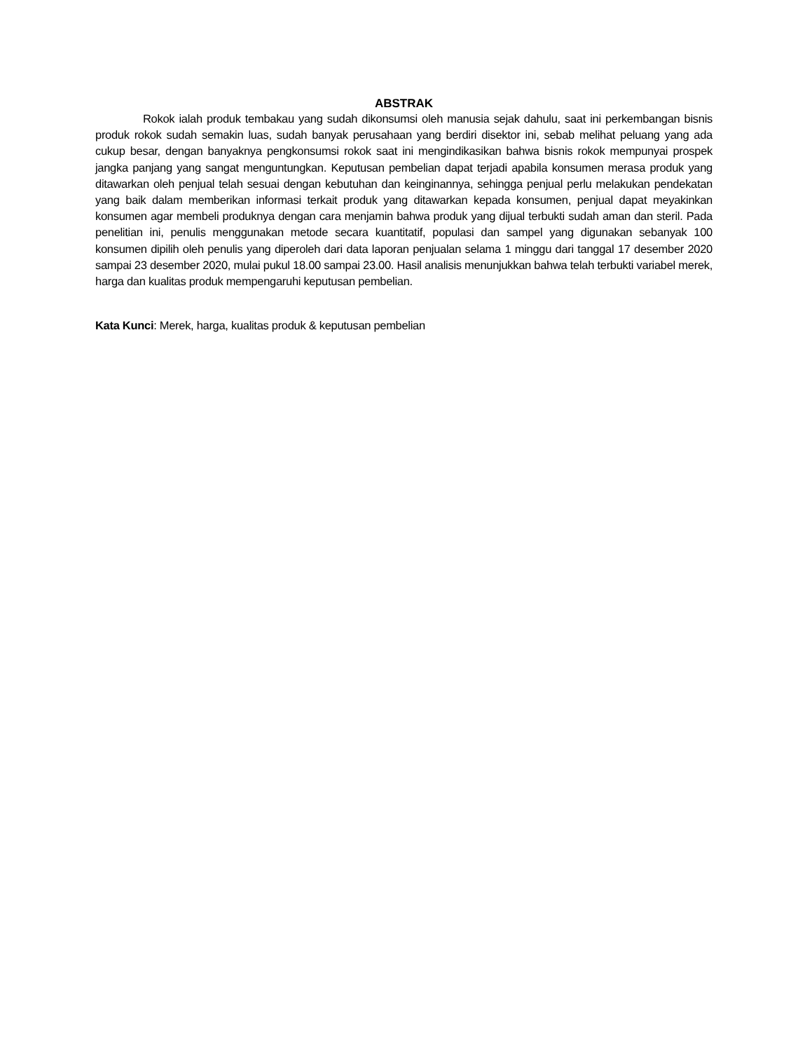ABSTRAK
Rokok ialah produk tembakau yang sudah dikonsumsi oleh manusia sejak dahulu, saat ini perkembangan bisnis produk rokok sudah semakin luas, sudah banyak perusahaan yang berdiri disektor ini, sebab melihat peluang yang ada cukup besar, dengan banyaknya pengkonsumsi rokok saat ini mengindikasikan bahwa bisnis rokok mempunyai prospek jangka panjang yang sangat menguntungkan. Keputusan pembelian dapat terjadi apabila konsumen merasa produk yang ditawarkan oleh penjual telah sesuai dengan kebutuhan dan keinginannya, sehingga penjual perlu melakukan pendekatan yang baik dalam memberikan informasi terkait produk yang ditawarkan kepada konsumen, penjual dapat meyakinkan konsumen agar membeli produknya dengan cara menjamin bahwa produk yang dijual terbukti sudah aman dan steril. Pada penelitian ini, penulis menggunakan metode secara kuantitatif, populasi dan sampel yang digunakan sebanyak 100 konsumen dipilih oleh penulis yang diperoleh dari data laporan penjualan selama 1 minggu dari tanggal 17 desember 2020 sampai 23 desember 2020, mulai pukul 18.00 sampai 23.00. Hasil analisis menunjukkan bahwa telah terbukti variabel merek, harga dan kualitas produk mempengaruhi keputusan pembelian.
Kata Kunci: Merek, harga, kualitas produk & keputusan pembelian